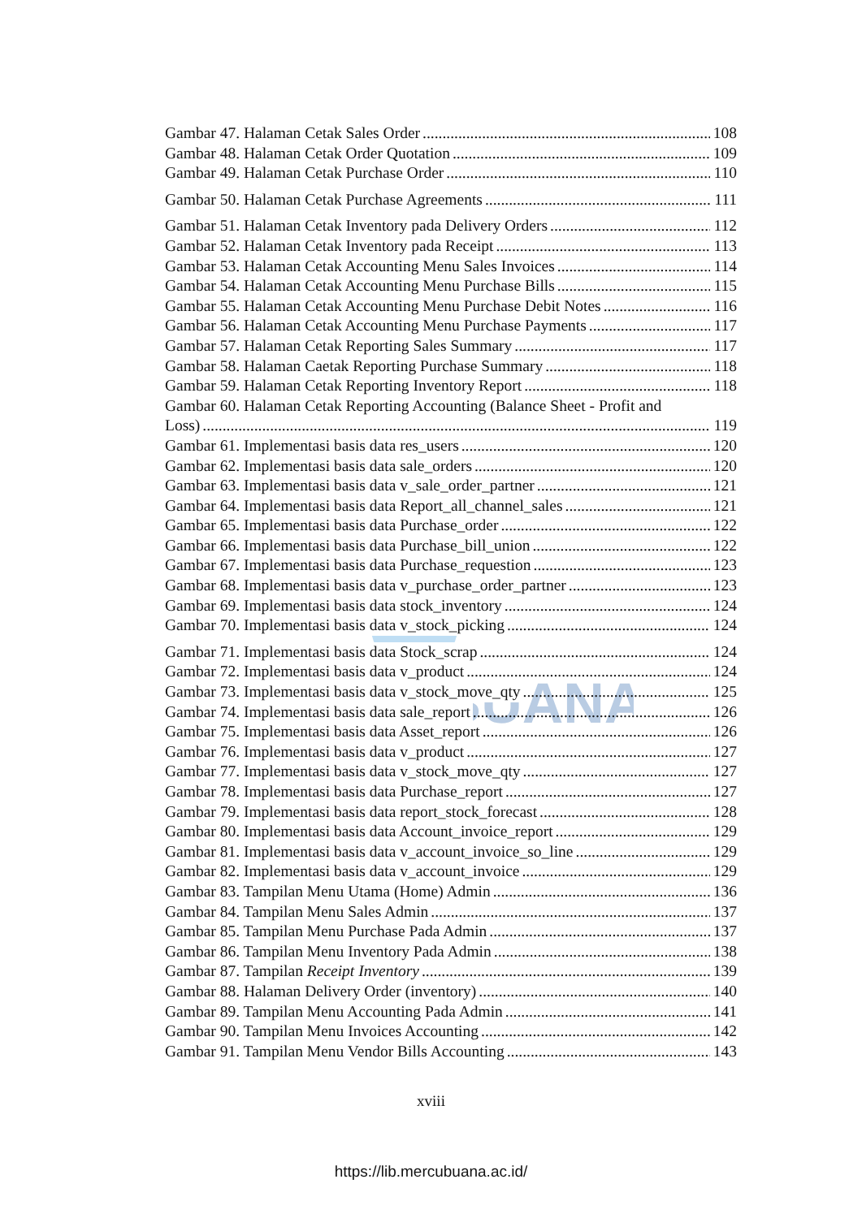MERCU BUANA
Gambar 47. Halaman Cetak Sales Order 108
Gambar 48. Halaman Cetak Order Quotation 109
Gambar 49. Halaman Cetak Purchase Order 110
Gambar 50. Halaman Cetak Purchase Agreements 111
Gambar 51. Halaman Cetak Inventory pada Delivery Orders 112
Gambar 52. Halaman Cetak Inventory pada Receipt 113
Gambar 53. Halaman Cetak Accounting Menu Sales Invoices 114
Gambar 54. Halaman Cetak Accounting Menu Purchase Bills 115
Gambar 55. Halaman Cetak Accounting Menu Purchase Debit Notes 116
Gambar 56. Halaman Cetak Accounting Menu Purchase Payments 117
Gambar 57. Halaman Cetak Reporting Sales Summary 117
Gambar 58. Halaman Caetak Reporting Purchase Summary 118
Gambar 59. Halaman Cetak Reporting Inventory Report 118
Gambar 60. Halaman Cetak Reporting Accounting (Balance Sheet - Profit and
Loss) 119
Gambar 61. Implementasi basis data res_users 120
Gambar 62. Implementasi basis data sale_orders 120
Gambar 63. Implementasi basis data v_sale_order_partner 121
Gambar 64. Implementasi basis data Report_all_channel_sales 121
Gambar 65. Implementasi basis data Purchase_order 122
Gambar 66. Implementasi basis data Purchase_bill_union 122
Gambar 67. Implementasi basis data Purchase_requestion 123
Gambar 68. Implementasi basis data v_purchase_order_partner 123
Gambar 69. Implementasi basis data stock_inventory 124
Gambar 70. Implementasi basis data v_stock_picking 124
Gambar 71. Implementasi basis data Stock_scrap 124
Gambar 72. Implementasi basis data v_product 124
Gambar 73. Implementasi basis data v_stock_move_qty 125
Gambar 74. Implementasi basis data sale_report 126
Gambar 75. Implementasi basis data Asset_report 126
Gambar 76. Implementasi basis data v_product 127
Gambar 77. Implementasi basis data v_stock_move_qty 127
Gambar 78. Implementasi basis data Purchase_report 127
Gambar 79. Implementasi basis data report_stock_forecast 128
Gambar 80. Implementasi basis data Account_invoice_report 129
Gambar 81. Implementasi basis data v_account_invoice_so_line 129
Gambar 82. Implementasi basis data v_account_invoice 129
Gambar 83. Tampilan Menu Utama (Home) Admin 136
Gambar 84. Tampilan Menu Sales Admin 137
Gambar 85. Tampilan Menu Purchase Pada Admin 137
Gambar 86. Tampilan Menu Inventory Pada Admin 138
Gambar 87. Tampilan Receipt Inventory 139
Gambar 88. Halaman Delivery Order (inventory) 140
Gambar 89. Tampilan Menu Accounting Pada Admin 141
Gambar 90. Tampilan Menu Invoices Accounting 142
Gambar 91. Tampilan Menu Vendor Bills Accounting 143
xviii
https://lib.mercubuana.ac.id/